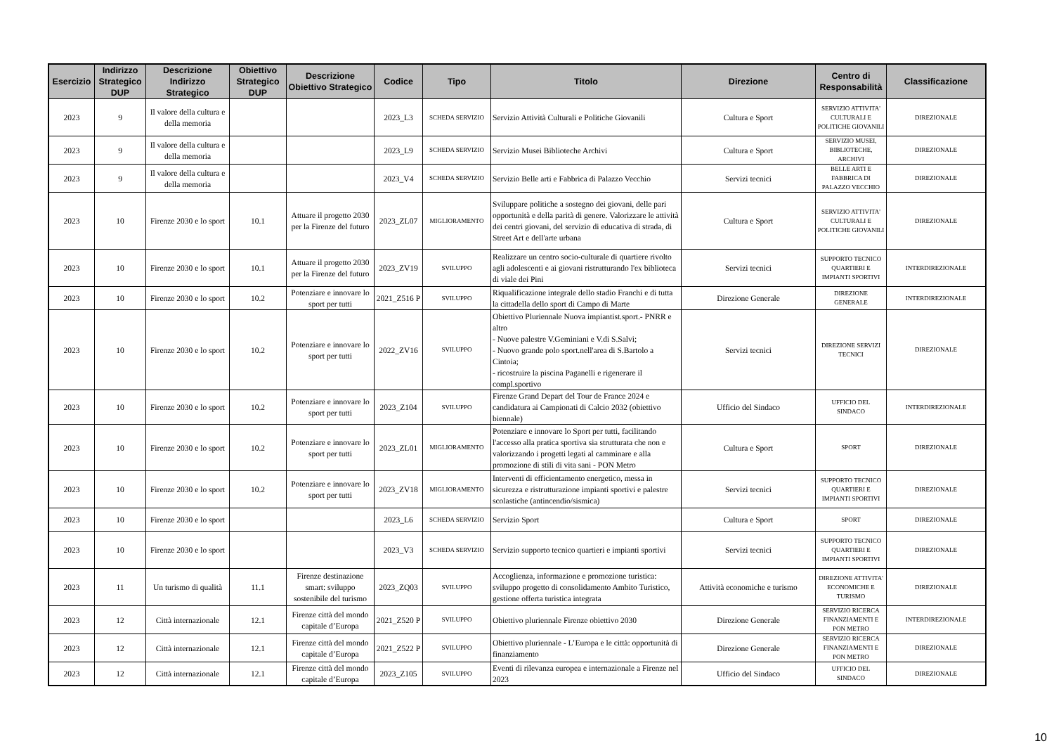| Esercizio | Indirizzo Strategico DUP | Descrizione Indirizzo Strategico | Obiettivo Strategico DUP | Descrizione Obiettivo Strategico | Codice | Tipo | Titolo | Direzione | Centro di Responsabilità | Classificazione |
| --- | --- | --- | --- | --- | --- | --- | --- | --- | --- | --- |
| 2023 | 9 | Il valore della cultura e della memoria | | | 2023_L3 | SCHEDA SERVIZIO | Servizio Attività Culturali e Politiche Giovanili | Cultura e Sport | SERVIZIO ATTIVITA' CULTURALI E POLITICHE GIOVANILI | DIREZIONALE |
| 2023 | 9 | Il valore della cultura e della memoria | | | 2023_L9 | SCHEDA SERVIZIO | Servizio Musei Biblioteche Archivi | Cultura e Sport | SERVIZIO MUSEI, BIBLIOTECHE, ARCHIVI | DIREZIONALE |
| 2023 | 9 | Il valore della cultura e della memoria | | | 2023_V4 | SCHEDA SERVIZIO | Servizio Belle arti e Fabbrica di Palazzo Vecchio | Servizi tecnici | BELLE ARTI E FABBRICA DI PALAZZO VECCHIO | DIREZIONALE |
| 2023 | 10 | Firenze 2030 e lo sport | 10.1 | Attuare il progetto 2030 per la Firenze del futuro | 2023_ZL07 | MIGLIORAMENTO | Sviluppare politiche a sostegno dei giovani, delle pari opportunità e della parità di genere. Valorizzare le attività dei centri giovani, del servizio di educativa di strada, di Street Art e dell'arte urbana | Cultura e Sport | SERVIZIO ATTIVITA' CULTURALI E POLITICHE GIOVANILI | DIREZIONALE |
| 2023 | 10 | Firenze 2030 e lo sport | 10.1 | Attuare il progetto 2030 per la Firenze del futuro | 2023_ZV19 | SVILUPPO | Realizzare un centro socio-culturale di quartiere rivolto agli adolescenti e ai giovani ristrutturando l'ex biblioteca di viale dei Pini | Servizi tecnici | SUPPORTO TECNICO QUARTIERI E IMPIANTI SPORTIVI | INTERDIREZIONALE |
| 2023 | 10 | Firenze 2030 e lo sport | 10.2 | Potenziare e innovare lo sport per tutti | 2021_Z516 P | SVILUPPO | Riqualificazione integrale dello stadio Franchi e di tutta la cittadella dello sport di Campo di Marte | Direzione Generale | DIREZIONE GENERALE | INTERDIREZIONALE |
| 2023 | 10 | Firenze 2030 e lo sport | 10.2 | Potenziare e innovare lo sport per tutti | 2022_ZV16 | SVILUPPO | Obiettivo Pluriennale Nuova impiantist.sport.- PNRR e altro - Nuove palestre V.Geminiani e V.di S.Salvi; - Nuovo grande polo sport.nell'area di S.Bartolo a Cintoia; - ricostruire la piscina Paganelli e rigenerare il compl.sportivo | Servizi tecnici | DIREZIONE SERVIZI TECNICI | DIREZIONALE |
| 2023 | 10 | Firenze 2030 e lo sport | 10.2 | Potenziare e innovare lo sport per tutti | 2023_Z104 | SVILUPPO | Firenze Grand Depart del Tour de France 2024 e candidatura ai Campionati di Calcio 2032 (obiettivo biennale) | Ufficio del Sindaco | UFFICIO DEL SINDACO | INTERDIREZIONALE |
| 2023 | 10 | Firenze 2030 e lo sport | 10.2 | Potenziare e innovare lo sport per tutti | 2023_ZL01 | MIGLIORAMENTO | Potenziare e innovare lo Sport per tutti, facilitando l'accesso alla pratica sportiva sia strutturata che non e valorizzando i progetti legati al camminare e alla promozione di stili di vita sani - PON Metro | Cultura e Sport | SPORT | DIREZIONALE |
| 2023 | 10 | Firenze 2030 e lo sport | 10.2 | Potenziare e innovare lo sport per tutti | 2023_ZV18 | MIGLIORAMENTO | Interventi di efficientamento energetico, messa in sicurezza e ristrutturazione impianti sportivi e palestre scolastiche (antincendio/sismica) | Servizi tecnici | SUPPORTO TECNICO QUARTIERI E IMPIANTI SPORTIVI | DIREZIONALE |
| 2023 | 10 | Firenze 2030 e lo sport | | | 2023_L6 | SCHEDA SERVIZIO | Servizio Sport | Cultura e Sport | SPORT | DIREZIONALE |
| 2023 | 10 | Firenze 2030 e lo sport | | | 2023_V3 | SCHEDA SERVIZIO | Servizio supporto tecnico quartieri e impianti sportivi | Servizi tecnici | SUPPORTO TECNICO QUARTIERI E IMPIANTI SPORTIVI | DIREZIONALE |
| 2023 | 11 | Un turismo di qualità | 11.1 | Firenze destinazione smart: sviluppo sostenibile del turismo | 2023_ZQ03 | SVILUPPO | Accoglienza, informazione e promozione turistica: sviluppo progetto di consolidamento Ambito Turistico, gestione offerta turistica integrata | Attività economiche e turismo | DIREZIONE ATTIVITA' ECONOMICHE E TURISMO | DIREZIONALE |
| 2023 | 12 | Città internazionale | 12.1 | Firenze città del mondo capitale d’Europa | 2021_Z520 P | SVILUPPO | Obiettivo pluriennale Firenze obiettivo 2030 | Direzione Generale | SERVIZIO RICERCA FINANZIAMENTI E PON METRO | INTERDIREZIONALE |
| 2023 | 12 | Città internazionale | 12.1 | Firenze città del mondo capitale d’Europa | 2021_Z522 P | SVILUPPO | Obiettivo pluriennale - L’Europa e le città: opportunità di finanziamento | Direzione Generale | SERVIZIO RICERCA FINANZIAMENTI E PON METRO | DIREZIONALE |
| 2023 | 12 | Città internazionale | 12.1 | Firenze città del mondo capitale d’Europa | 2023_Z105 | SVILUPPO | Eventi di rilevanza europea e internazionale a Firenze nel 2023 | Ufficio del Sindaco | UFFICIO DEL SINDACO | DIREZIONALE |
10